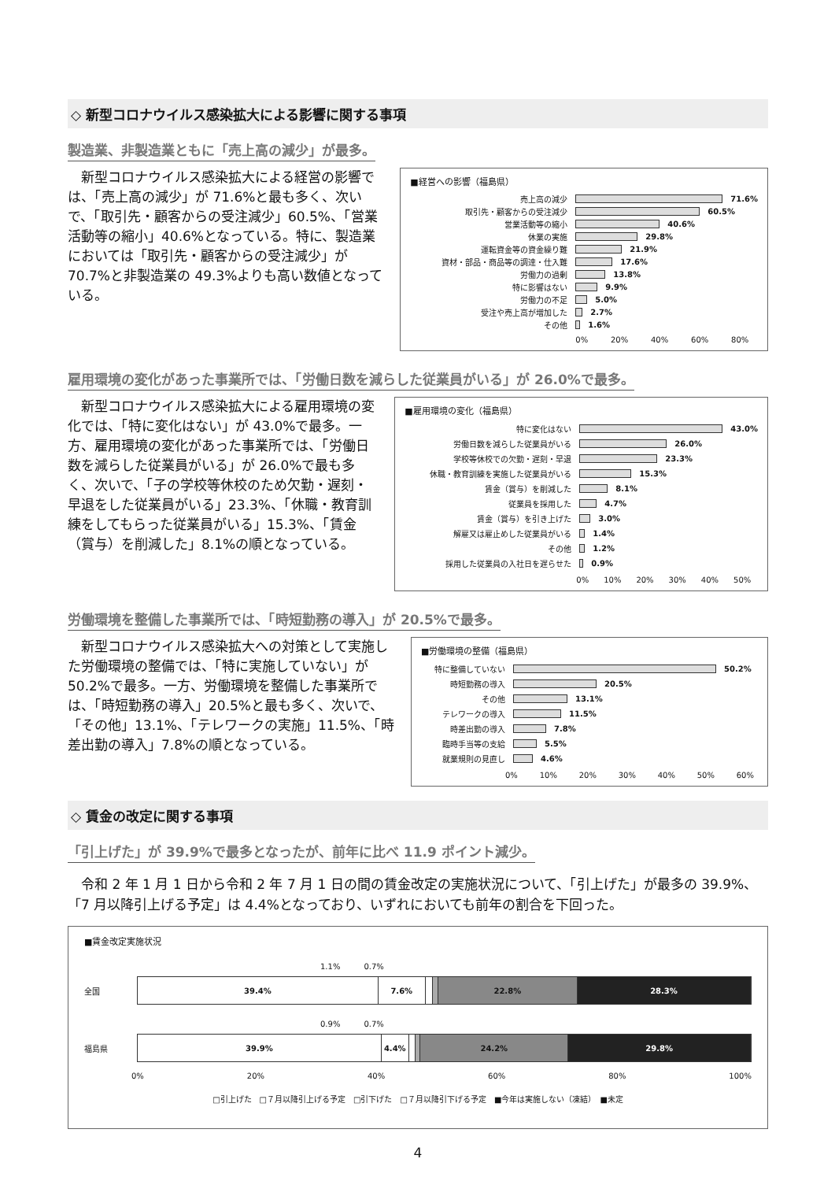◇ 新型コロナウイルス感染拡大による影響に関する事項
製造業、非製造業ともに「売上高の減少」が最多。
　新型コロナウイルス感染拡大による経営の影響では、「売上高の減少」が 71.6%と最も多く、次いで、「取引先・顧客からの受注減少」60.5%、「営業活動等の縮小」40.6%となっている。特に、製造業においては「取引先・顧客からの受注減少」が 70.7%と非製造業の 49.3%よりも高い数値となっている。
■経営への影響（福島県）
売上高の減少 71.6%
取引先・顧客からの受注減少 60.5%
営業活動等の縮小 40.6%
休業の実施 29.8%
運転資金等の資金繰り難 21.9%
資材・部品・商品等の調達・仕入難 17.6%
労働力の過剰 13.8%
特に影響はない 9.9%
労働力の不足 5.0%
受注や売上高が増加した 2.7%
その他 1.6%
0% 20% 40% 60% 80%
雇用環境の変化があった事業所では、「労働日数を減らした従業員がいる」が 26.0%で最多。
　新型コロナウイルス感染拡大による雇用環境の変化では、「特に変化はない」が 43.0%で最多。一方、雇用環境の変化があった事業所では、「労働日数を減らした従業員がいる」が 26.0%で最も多く、次いで、「子の学校等休校のため欠勤・遅刻・早退をした従業員がいる」23.3%、「休職・教育訓練をしてもらった従業員がいる」15.3%、「賃金（賞与）を削減した」8.1%の順となっている。
■雇用環境の変化（福島県）
特に変化はない 43.0%
労働日数を減らした従業員がいる 26.0%
学校等休校での欠勤・遅刻・早退 23.3%
休職・教育訓練を実施した従業員がいる 15.3%
賃金（賞与）を削減した 8.1%
従業員を採用した 4.7%
賃金（賞与）を引き上げた 3.0%
解雇又は雇止めした従業員がいる 1.4%
その他 1.2%
採用した従業員の入社日を遅らせた 0.9%
0% 10% 20% 30% 40% 50%
労働環境を整備した事業所では、「時短勤務の導入」が 20.5%で最多。
　新型コロナウイルス感染拡大への対策として実施した労働環境の整備では、「特に実施していない」が 50.2%で最多。一方、労働環境を整備した事業所では、「時短勤務の導入」20.5%と最も多く、次いで、「その他」13.1%、「テレワークの実施」11.5%、「時差出勤の導入」7.8%の順となっている。
■労働環境の整備（福島県）
特に整備していない 50.2%
時短勤務の導入 20.5%
その他 13.1%
テレワークの導入 11.5%
時差出勤の導入 7.8%
臨時手当等の支給 5.5%
就業規則の見直し 4.6%
0% 10% 20% 30% 40% 50% 60%
◇ 賃金の改定に関する事項
「引上げた」が 39.9%で最多となったが、前年に比べ 11.9 ポイント減少。
　令和 2 年 1 月 1 日から令和 2 年 7 月 1 日の間の賃金改定の実施状況について、「引上げた」が最多の 39.9%、「7 月以降引上げる予定」は 4.4%となっており、いずれにおいても前年の割合を下回った。
■賃金改定実施状況
1.1%　　　0.7%
全国
39.4% 7.6% 22.8% 28.3%
0.9%　　　0.7%
福島県
39.9% 4.4% 24.2% 29.8%
0% 20% 40% 60% 80% 100%
□引上げた　□７月以降引上げる予定　□引下げた　□７月以降引下げる予定　■今年は実施しない（凍結）　■未定
4